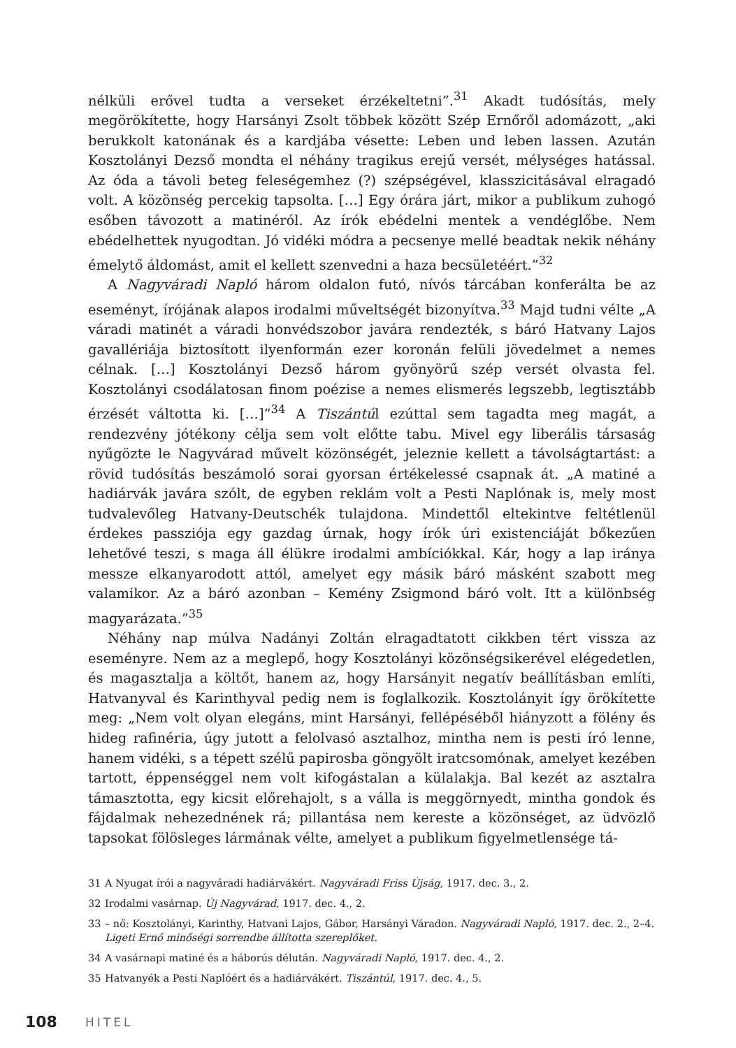nélküli erővel tudta a verseket érzékeltetni”.<sup>31</sup> Akadt tudósítás, mely megörökítette, hogy Harsányi Zsolt többek között Szép Ernőről adomázott, „aki berukkolt katonának és a kardjába vésette: Leben und leben lassen. Azután Kosztolányi Dezső mondta el néhány tragikus erejű versét, mélységes hatással. Az óda a távoli beteg feleségemhez (?) szépségével, klasszicitásával elragadó volt. A közönség percekig tapsolta. […] Egy órára járt, mikor a publikum zuhogó esőben távozott a matinéról. Az írók ebédelni mentek a vendéglőbe. Nem ebédelhettek nyugodtan. Jó vidéki módra a pecsenye mellé beadtak nekik néhány émelytő áldomást, amit el kellett szenvedni a haza becsületéért.”<sup>32</sup>
A Nagyváradi Napló három oldalon futó, nívós tárcában konferálta be az eseményt, írójának alapos irodalmi műveltségét bizonyítva.<sup>33</sup> Majd tudni vélte „A váradi matinét a váradi honvédszobor javára rendezték, s báró Hatvany Lajos gavallériája biztosított ilyenformán ezer koronán felüli jövedelmet a nemes célnak. […] Kosztolányi Dezső három gyönyörű szép versét olvasta fel. Kosztolányi csodálatosan finom poézise a nemes elismerés legszebb, legtisztább érzését váltotta ki. […]”<sup>34</sup> A Tiszántúl ezúttal sem tagadta meg magát, a rendezvény jótékony célja sem volt előtte tabu. Mivel egy liberális társaság nyűgözte le Nagyvárad művelt közönségét, jeleznie kellett a távolságtartást: a rövid tudósítás beszámoló sorai gyorsan értékelessé csapnak át. „A matiné a hadiárvák javára szólt, de egyben reklám volt a Pesti Naplónak is, mely most tudvalevőleg Hatvany-Deutschék tulajdona. Mindettől eltekintve feltétlenül érdekes passziója egy gazdag úrnak, hogy írók úri existenciáját bőkezűen lehetővé teszi, s maga áll élükre irodalmi ambíciókkal. Kár, hogy a lap iránya messze elkanyarodott attól, amelyet egy másik báró másként szabott meg valamikor. Az a báró azonban – Kemény Zsigmond báró volt. Itt a különbség magyarázata.”<sup>35</sup>
Néhány nap múlva Nadányi Zoltán elragadtatott cikkben tért vissza az eseményre. Nem az a meglepő, hogy Kosztolányi közönségsikerével elégedetlen, és magasztalja a költőt, hanem az, hogy Harsányit negatív beállításban említi, Hatvanyval és Karinthyval pedig nem is foglalkozik. Kosztolányit így örökítette meg: „Nem volt olyan elegáns, mint Harsányi, fellépéséből hiányzott a fölény és hideg rafinéria, úgy jutott a felolvasó asztalhoz, mintha nem is pesti író lenne, hanem vidéki, s a tépett szélű papirosba göngyölt iratcsomónak, amelyet kezében tartott, éppenséggel nem volt kifogástalan a külalakja. Bal kezét az asztalra támasztotta, egy kicsit előrehajolt, s a válla is meggörnyedt, mintha gondok és fájdalmak nehezednének rá; pillantása nem kereste a közönséget, az üdvözlő tapsokat fölösleges lármának vélte, amelyet a publikum figyelmetlensége tá-
31 A Nyugat írói a nagyváradi hadiárvákért. Nagyváradi Friss Újság, 1917. dec. 3., 2.
32 Irodalmi vasárnap. Új Nagyvárad, 1917. dec. 4., 2.
33 – nő: Kosztolányi, Karinthy, Hatvani Lajos, Gábor, Harsányi Váradon. Nagyváradi Napló, 1917. dec. 2., 2–4. Ligeti Ernő minőségi sorrendbe állította szereplőket.
34 A vasárnapi matiné és a háborús délután. Nagyváradi Napló, 1917. dec. 4., 2.
35 Hatvanyék a Pesti Naplóért és a hadiárvákért. Tiszántúl, 1917. dec. 4., 5.
108 HITEL